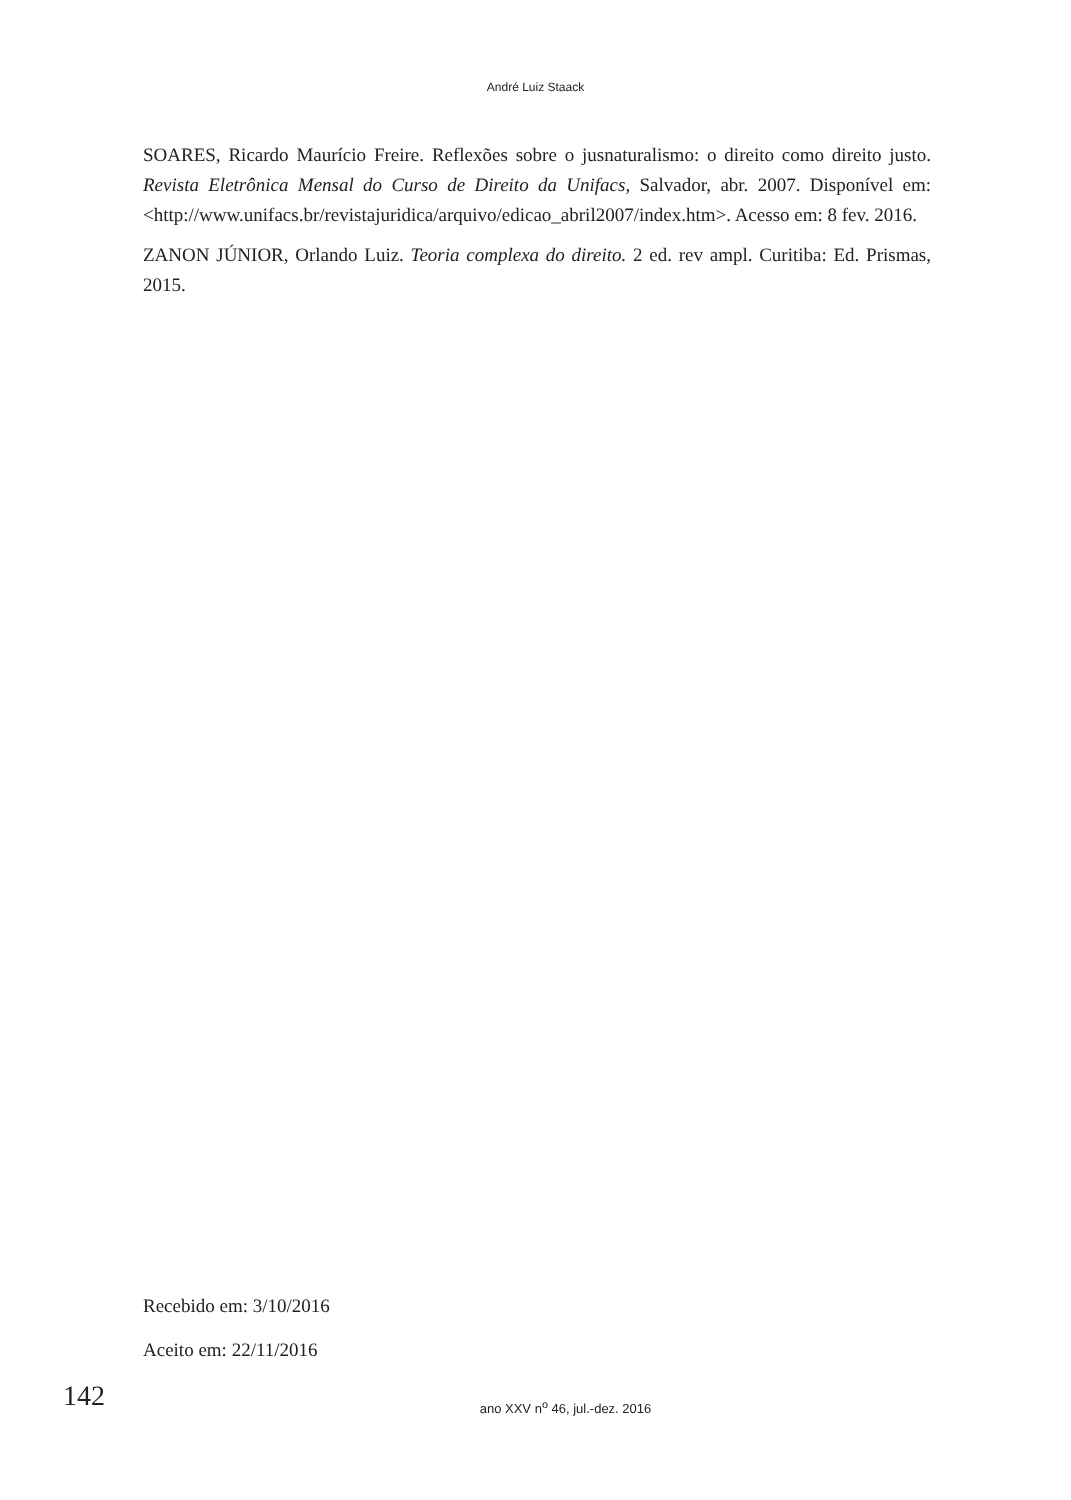André Luiz Staack
SOARES, Ricardo Maurício Freire. Reflexões sobre o jusnaturalismo: o direito como direito justo. Revista Eletrônica Mensal do Curso de Direito da Unifacs, Salvador, abr. 2007. Disponível em: <http://www.unifacs.br/revistajuridica/arquivo/edicao_abril2007/index.htm>. Acesso em: 8 fev. 2016.
ZANON JÚNIOR, Orlando Luiz. Teoria complexa do direito. 2 ed. rev ampl. Curitiba: Ed. Prismas, 2015.
Recebido em: 3/10/2016
Aceito em: 22/11/2016
142
ano XXV n<sup>o</sup> 46, jul.-dez. 2016